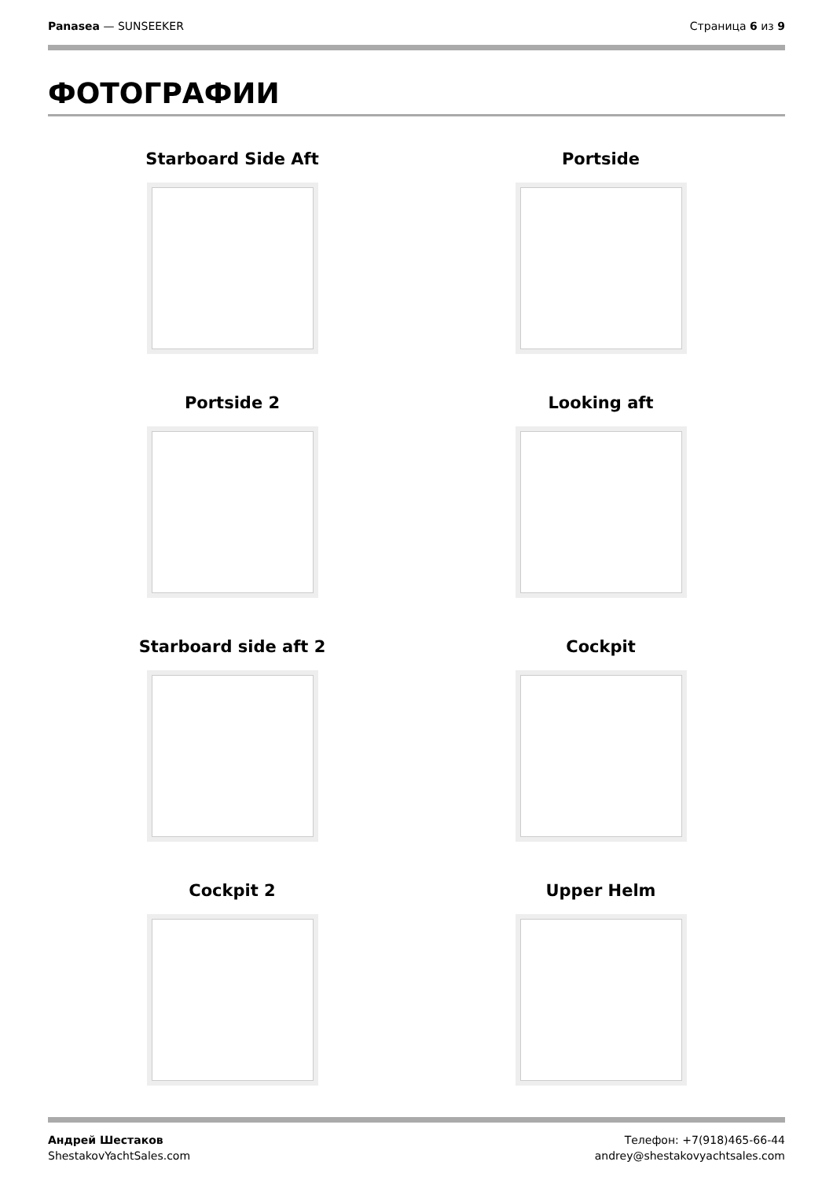Panasea — SUNSEEKER Страница 6 из 9
ФОТОГРАФИИ
Starboard Side Aft
Portside
Portside 2
Looking aft
Starboard side aft 2
Cockpit
Cockpit 2
Upper Helm
Андрей Шестаков
ShestakovYachtSales.com
Телефон: +7(918)465-66-44
andrey@shestakovyachtsales.com